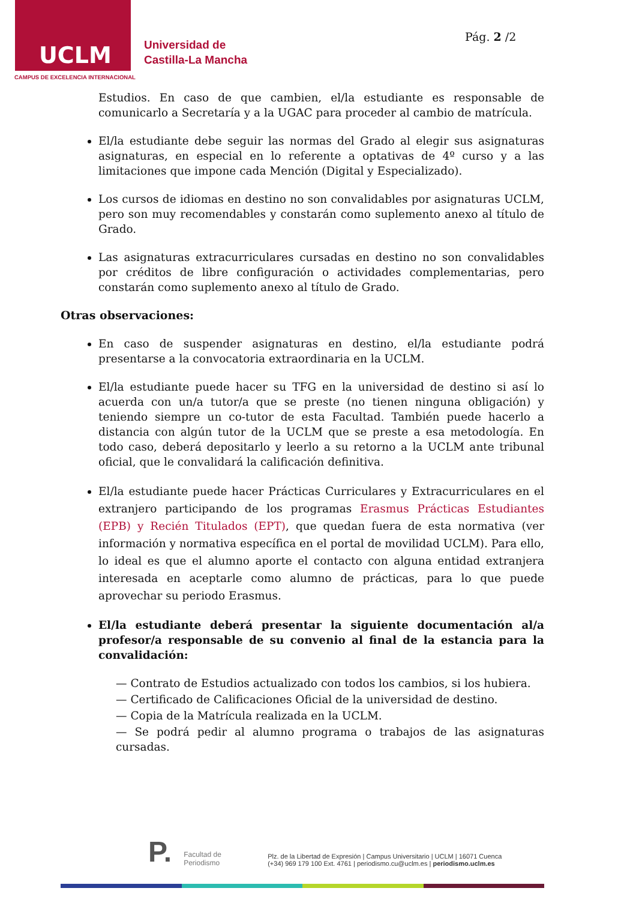UCLM
CAMPUS DE EXCELENCIA INTERNACIONAL
Universidad de
Castilla-La Mancha
Pág. 2 /2
Estudios. En caso de que cambien, el/la estudiante es responsable de comunicarlo a Secretaría y a la UGAC para proceder al cambio de matrícula.
El/la estudiante debe seguir las normas del Grado al elegir sus asignaturas asignaturas, en especial en lo referente a optativas de 4º curso y a las limitaciones que impone cada Mención (Digital y Especializado).
Los cursos de idiomas en destino no son convalidables por asignaturas UCLM, pero son muy recomendables y constarán como suplemento anexo al título de Grado.
Las asignaturas extracurriculares cursadas en destino no son convalidables por créditos de libre configuración o actividades complementarias, pero constarán como suplemento anexo al título de Grado.
Otras observaciones:
En caso de suspender asignaturas en destino, el/la estudiante podrá presentarse a la convocatoria extraordinaria en la UCLM.
El/la estudiante puede hacer su TFG en la universidad de destino si así lo acuerda con un/a tutor/a que se preste (no tienen ninguna obligación) y teniendo siempre un co-tutor de esta Facultad. También puede hacerlo a distancia con algún tutor de la UCLM que se preste a esa metodología. En todo caso, deberá depositarlo y leerlo a su retorno a la UCLM ante tribunal oficial, que le convalidará la calificación definitiva.
El/la estudiante puede hacer Prácticas Curriculares y Extracurriculares en el extranjero participando de los programas Erasmus Prácticas Estudiantes (EPB) y Recién Titulados (EPT), que quedan fuera de esta normativa (ver información y normativa específica en el portal de movilidad UCLM). Para ello, lo ideal es que el alumno aporte el contacto con alguna entidad extranjera interesada en aceptarle como alumno de prácticas, para lo que puede aprovechar su periodo Erasmus.
El/la estudiante deberá presentar la siguiente documentación al/a profesor/a responsable de su convenio al final de la estancia para la convalidación:
— Contrato de Estudios actualizado con todos los cambios, si los hubiera.
— Certificado de Calificaciones Oficial de la universidad de destino.
— Copia de la Matrícula realizada en la UCLM.
— Se podrá pedir al alumno programa o trabajos de las asignaturas cursadas.
P.
Facultad de
Periodismo
Plz. de la Libertad de Expresión | Campus Universitario | UCLM | 16071 Cuenca
(+34) 969 179 100 Ext. 4761 | periodismo.cu@uclm.es | periodismo.uclm.es